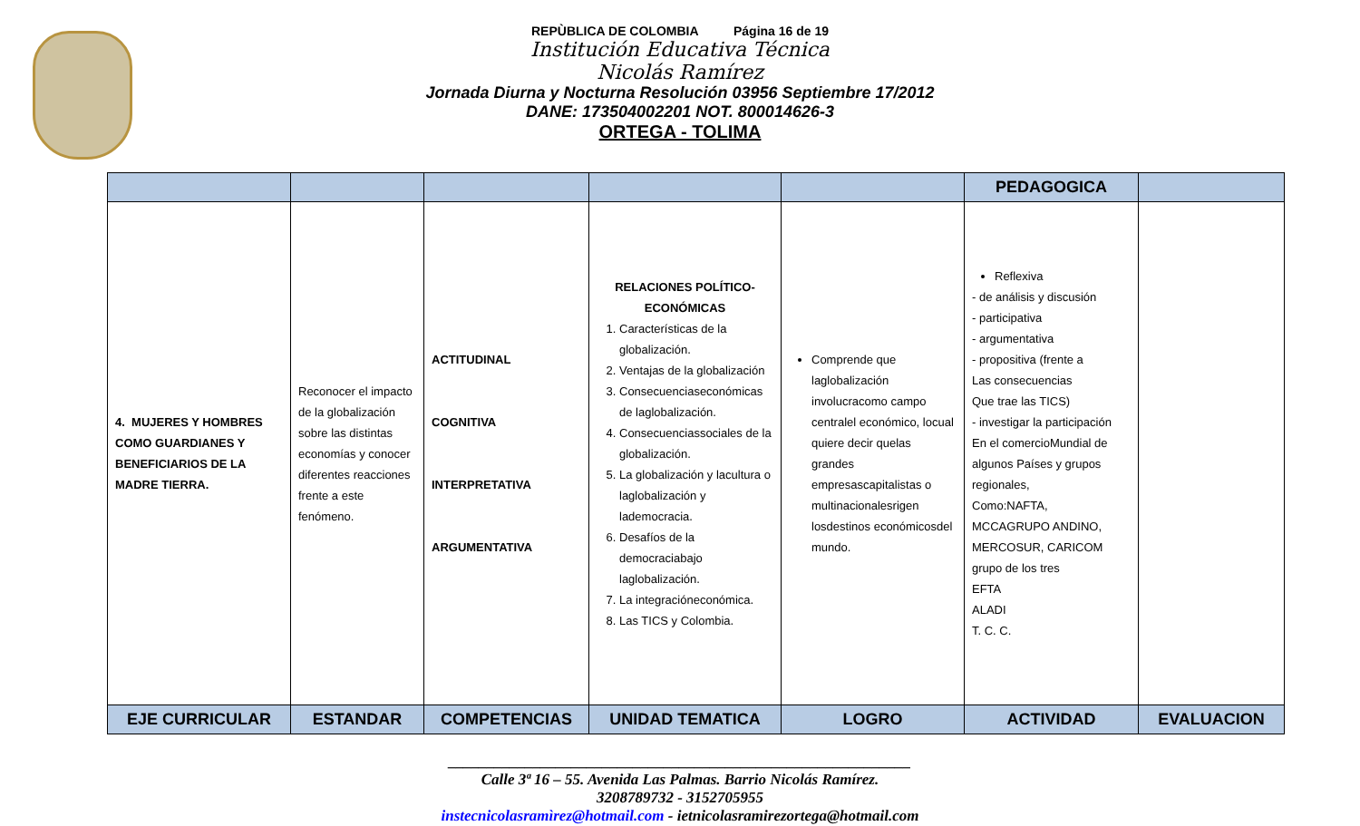REPÙBLICA DE COLOMBIA Página 16 de 19
Institución Educativa Técnica
Nicolás Ramírez
Jornada Diurna y Nocturna Resolución 03956 Septiembre 17/2012
DANE: 173504002201 NOT. 800014626-3
ORTEGA - TOLIMA
| | | | | | PEDAGOGICA | |
| --- | --- | --- | --- | --- | --- | --- |
| 4. MUJERES Y HOMBRES COMO GUARDIANES Y BENEFICIARIOS DE LA MADRE TIERRA. | Reconocer el impacto de la globalización sobre las distintas economías y conocer diferentes reacciones frente a este fenómeno. | ACTITUDINAL COGNITIVA INTERPRETATIVA ARGUMENTATIVA | RELACIONES POLÍTICO-ECONÓMICAS 1. Características de la globalización. 2. Ventajas de la globalización 3. Consecuenciaseconómicas de laglobalización. 4. Consecuenciassociales de la globalización. 5. La globalización y lacultura o laglobalización y lademocracia. 6. Desafíos de la democraciabajo laglobalización. 7. La integracióneconómica. 8. Las TICS y Colombia. | Comprende que laglobalización involucracomo campo centralel económico, locual quiere decir quelas grandes empresascapitalistas o multinacionalesrigen losdestinos económicosdel mundo. | Reflexiva - de análisis y discusión - participativa - argumentativa - propositiva (frente a Las consecuencias Que trae las TICS) - investigar la participación En el comercioMundial de algunos Países y grupos regionales, Como:NAFTA, MCCAGRUPO ANDINO, MERCOSUR, CARICOM grupo de los tres EFTA ALADI T. C. C. | |
| EJE CURRICULAR | ESTANDAR | COMPETENCIAS | UNIDAD TEMATICA | LOGRO | ACTIVIDAD | EVALUACION |
____________________________________________________________
Calle 3ª 16 – 55. Avenida Las Palmas. Barrio Nicolás Ramírez.
3208789732 - 3152705955
instecnicolasramìrez@hotmail.com - ietnicolasramirezortega@hotmail.com